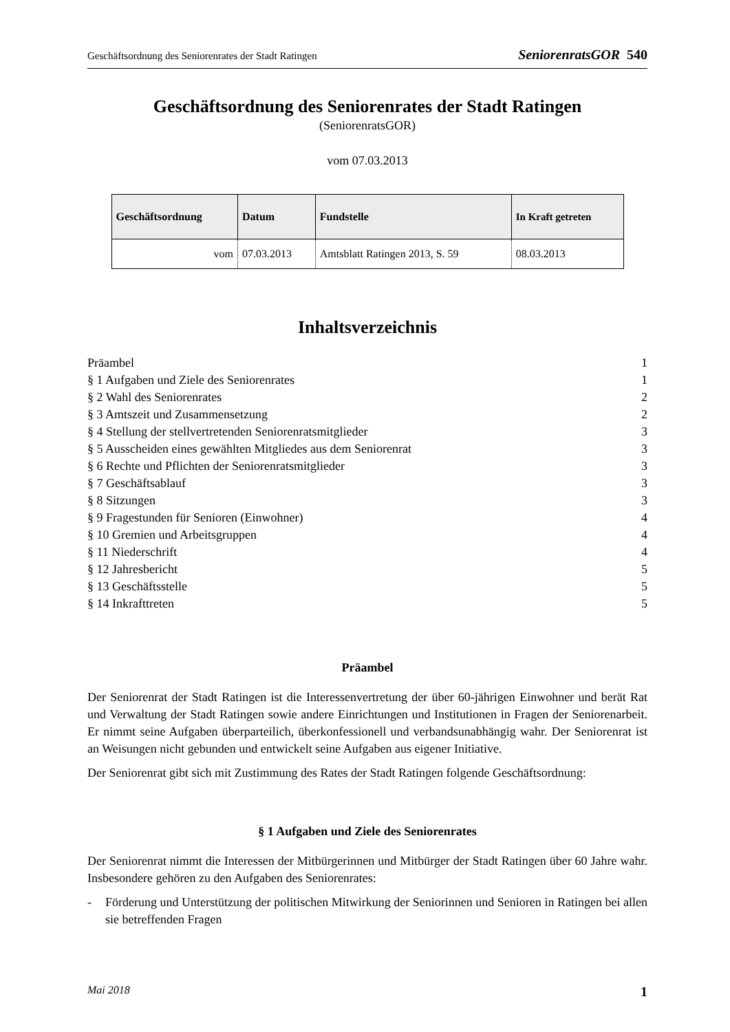Geschäftsordnung des Seniorenrates der Stadt Ratingen SeniorenratsGOR 540
Geschäftsordnung des Seniorenrates der Stadt Ratingen
(SeniorenratsGOR)
vom 07.03.2013
| Geschäftsordnung | Datum | Fundstelle | In Kraft getreten |
| --- | --- | --- | --- |
| vom | 07.03.2013 | Amtsblatt Ratingen 2013, S. 59 | 08.03.2013 |
Inhaltsverzeichnis
Präambel 1
§ 1 Aufgaben und Ziele des Seniorenrates 1
§ 2 Wahl des Seniorenrates 2
§ 3 Amtszeit und Zusammensetzung 2
§ 4 Stellung der stellvertretenden Seniorenratsmitglieder 3
§ 5 Ausscheiden eines gewählten Mitgliedes aus dem Seniorenrat 3
§ 6 Rechte und Pflichten der Seniorenratsmitglieder 3
§ 7 Geschäftsablauf 3
§ 8 Sitzungen 3
§ 9 Fragestunden für Senioren (Einwohner) 4
§ 10 Gremien und Arbeitsgruppen 4
§ 11 Niederschrift 4
§ 12 Jahresbericht 5
§ 13 Geschäftsstelle 5
§ 14 Inkrafttreten 5
Präambel
Der Seniorenrat der Stadt Ratingen ist die Interessenvertretung der über 60-jährigen Einwohner und berät Rat und Verwaltung der Stadt Ratingen sowie andere Einrichtungen und Institutionen in Fragen der Seniorenarbeit. Er nimmt seine Aufgaben überparteilich, überkonfessionell und verbandsunabhängig wahr. Der Seniorenrat ist an Weisungen nicht gebunden und entwickelt seine Aufgaben aus eigener Initiative.
Der Seniorenrat gibt sich mit Zustimmung des Rates der Stadt Ratingen folgende Geschäftsordnung:
§ 1 Aufgaben und Ziele des Seniorenrates
Der Seniorenrat nimmt die Interessen der Mitbürgerinnen und Mitbürger der Stadt Ratingen über 60 Jahre wahr. Insbesondere gehören zu den Aufgaben des Seniorenrates:
- Förderung und Unterstützung der politischen Mitwirkung der Seniorinnen und Senioren in Ratingen bei allen sie betreffenden Fragen
Mai 2018 1